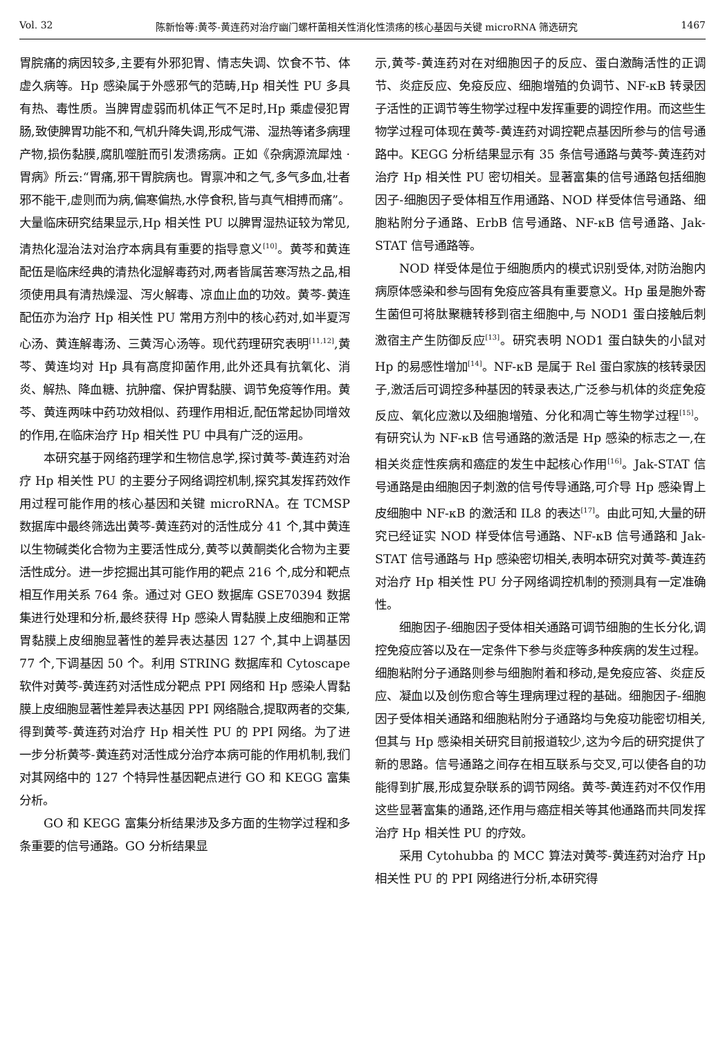Vol. 32 陈新怡等:黄芩-黄连药对治疗幽门螺杆菌相关性消化性溃疡的核心基因与关键 microRNA 筛选研究 1467
胃脘痛的病因较多,主要有外邪犯胃、情志失调、饮食不节、体虚久病等。Hp 感染属于外感邪气的范畴,Hp 相关性 PU 多具有热、毒性质。当脾胃虚弱而机体正气不足时,Hp 乘虚侵犯胃肠,致使脾胃功能不和,气机升降失调,形成气滞、湿热等诸多病理产物,损伤黏膜,腐肌噬脏而引发溃疡病。正如《杂病源流犀烛 · 胃病》所云:“胃痛,邪干胃脘病也。胃禀冲和之气,多气多血,壮者邪不能干,虚则而为病,偏寒偏热,水停食积,皆与真气相搏而痛”。大量临床研究结果显示,Hp 相关性 PU 以脾胃湿热证较为常见,清热化湿治法对治疗本病具有重要的指导意义<sup>[10]</sup>。黄芩和黄连配伍是临床经典的清热化湿解毒药对,两者皆属苦寒泻热之品,相须使用具有清热燥湿、泻火解毒、凉血止血的功效。黄芩-黄连配伍亦为治疗 Hp 相关性 PU 常用方剂中的核心药对,如半夏泻心汤、黄连解毒汤、三黄泻心汤等。现代药理研究表明<sup>[11,12]</sup>,黄芩、黄连均对 Hp 具有高度抑菌作用,此外还具有抗氧化、消炎、解热、降血糖、抗肿瘤、保护胃黏膜、调节免疫等作用。黄芩、黄连两味中药功效相似、药理作用相近,配伍常起协同增效的作用,在临床治疗 Hp 相关性 PU 中具有广泛的运用。
本研究基于网络药理学和生物信息学,探讨黄芩-黄连药对治疗 Hp 相关性 PU 的主要分子网络调控机制,探究其发挥药效作用过程可能作用的核心基因和关键 microRNA。在 TCMSP 数据库中最终筛选出黄芩-黄连药对的活性成分 41 个,其中黄连以生物碱类化合物为主要活性成分,黄芩以黄酮类化合物为主要活性成分。进一步挖掘出其可能作用的靶点 216 个,成分和靶点相互作用关系 764 条。通过对 GEO 数据库 GSE70394 数据集进行处理和分析,最终获得 Hp 感染人胃黏膜上皮细胞和正常胃黏膜上皮细胞显著性的差异表达基因 127 个,其中上调基因 77 个,下调基因 50 个。利用 STRING 数据库和 Cytoscape 软件对黄芩-黄连药对活性成分靶点 PPI 网络和 Hp 感染人胃黏膜上皮细胞显著性差异表达基因 PPI 网络融合,提取两者的交集,得到黄芩-黄连药对治疗 Hp 相关性 PU 的 PPI 网络。为了进一步分析黄芩-黄连药对活性成分治疗本病可能的作用机制,我们对其网络中的 127 个特异性基因靶点进行 GO 和 KEGG 富集分析。
GO 和 KEGG 富集分析结果涉及多方面的生物学过程和多条重要的信号通路。GO 分析结果显
示,黄芩-黄连药对在对细胞因子的反应、蛋白激酶活性的正调节、炎症反应、免疫反应、细胞增殖的负调节、NF-κB 转录因子活性的正调节等生物学过程中发挥重要的调控作用。而这些生物学过程可体现在黄芩-黄连药对调控靶点基因所参与的信号通路中。KEGG 分析结果显示有 35 条信号通路与黄芩-黄连药对治疗 Hp 相关性 PU 密切相关。显著富集的信号通路包括细胞因子-细胞因子受体相互作用通路、NOD 样受体信号通路、细胞粘附分子通路、ErbB 信号通路、NF-κB 信号通路、Jak-STAT 信号通路等。
NOD 样受体是位于细胞质内的模式识别受体,对防治胞内病原体感染和参与固有免疫应答具有重要意义。Hp 虽是胞外寄生菌但可将肽聚糖转移到宿主细胞中,与 NOD1 蛋白接触后刺激宿主产生防御反应<sup>[13]</sup>。研究表明 NOD1 蛋白缺失的小鼠对 Hp 的易感性增加<sup>[14]</sup>。NF-κB 是属于 Rel 蛋白家族的核转录因子,激活后可调控多种基因的转录表达,广泛参与机体的炎症免疫反应、氧化应激以及细胞增殖、分化和凋亡等生物学过程<sup>[15]</sup>。有研究认为 NF-κB 信号通路的激活是 Hp 感染的标志之一,在相关炎症性疾病和癌症的发生中起核心作用<sup>[16]</sup>。Jak-STAT 信号通路是由细胞因子刺激的信号传导通路,可介导 Hp 感染胃上皮细胞中 NF-κB 的激活和 IL8 的表达<sup>[17]</sup>。由此可知,大量的研究已经证实 NOD 样受体信号通路、NF-κB 信号通路和 Jak-STAT 信号通路与 Hp 感染密切相关,表明本研究对黄芩-黄连药对治疗 Hp 相关性 PU 分子网络调控机制的预测具有一定准确性。
细胞因子-细胞因子受体相关通路可调节细胞的生长分化,调控免疫应答以及在一定条件下参与炎症等多种疾病的发生过程。细胞粘附分子通路则参与细胞附着和移动,是免疫应答、炎症反应、凝血以及创伤愈合等生理病理过程的基础。细胞因子-细胞因子受体相关通路和细胞粘附分子通路均与免疫功能密切相关,但其与 Hp 感染相关研究目前报道较少,这为今后的研究提供了新的思路。信号通路之间存在相互联系与交叉,可以使各自的功能得到扩展,形成复杂联系的调节网络。黄芩-黄连药对不仅作用这些显著富集的通路,还作用与癌症相关等其他通路而共同发挥治疗 Hp 相关性 PU 的疗效。
采用 Cytohubba 的 MCC 算法对黄芩-黄连药对治疗 Hp 相关性 PU 的 PPI 网络进行分析,本研究得